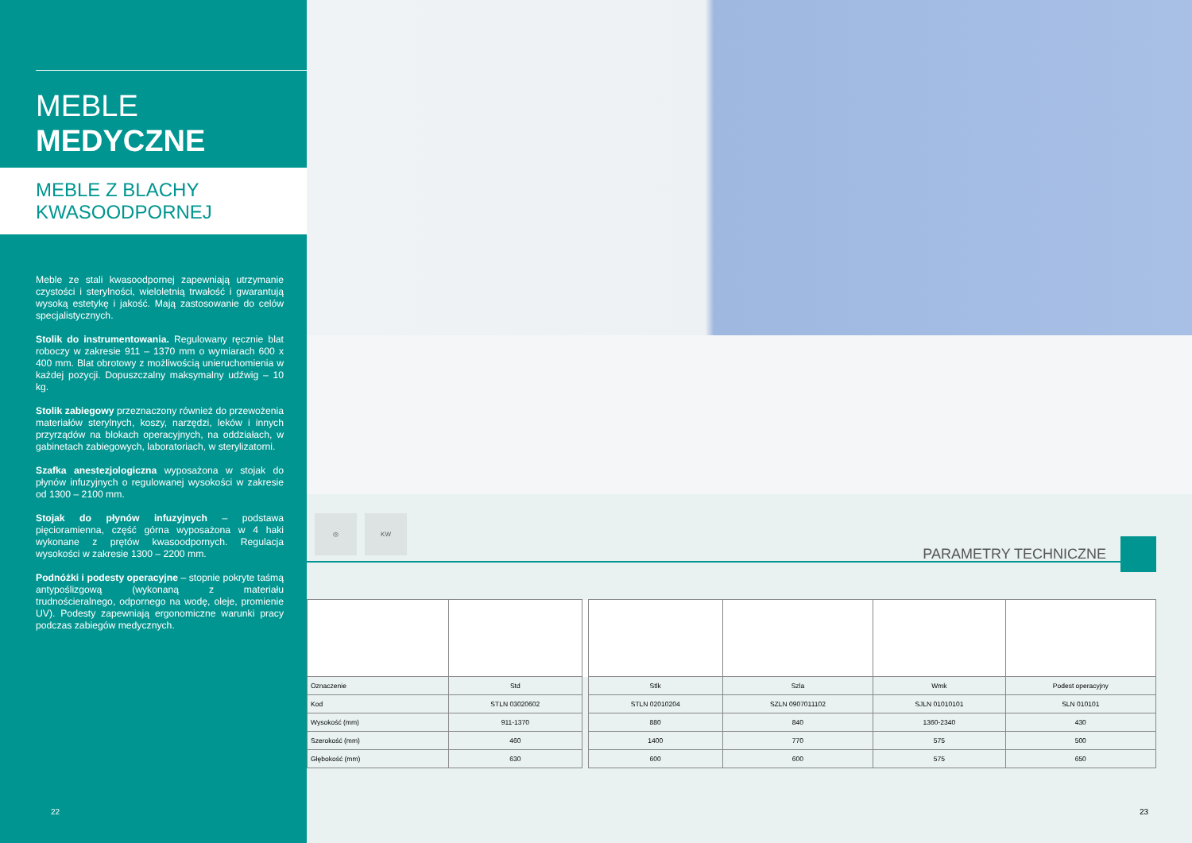MEBLE
MEDYCZNE
MEBLE Z BLACHY
KWASOODPORNEJ
Meble ze stali kwasoodpornej zapewniają utrzymanie czystości i sterylności, wieloletnią trwałość i gwarantują wysoką estetykę i jakość. Mają zastosowanie do celów specjalistycznych.
Stolik do instrumentowania. Regulowany ręcznie blat roboczy w zakresie 911 – 1370 mm o wymiarach 600 x 400 mm. Blat obrotowy z możliwością unieruchomienia w każdej pozycji. Dopuszczalny maksymalny udźwig – 10 kg.
Stolik zabiegowy przeznaczony również do przewożenia materiałów sterylnych, koszy, narzędzi, leków i innych przyrządów na blokach operacyjnych, na oddziałach, w gabinetach zabiegowych, laboratoriach, w sterylizatorni.
Szafka anestezjologiczna wyposażona w stojak do płynów infuzyjnych o regulowanej wysokości w zakresie od 1300 – 2100 mm.
Stojak do płynów infuzyjnych – podstawa pięcioramienna, część górna wyposażona w 4 haki wykonane z prętów kwasoodpornych. Regulacja wysokości w zakresie 1300 – 2200 mm.
Podnóżki i podesty operacyjne – stopnie pokryte taśmą antypoślizgową (wykonaną z materiału trudnościeralnego, odpornego na wodę, oleje, promienie UV). Podesty zapewniają ergonomiczne warunki pracy podczas zabiegów medycznych.
22
◎ KW
PARAMETRY TECHNICZNE
| Oznaczenie | Std | | Stlk | Szla | Wmk | Podest operacyjny |
| Kod | STLN 03020602 | | STLN 02010204 | SZLN 0907011102 | SJLN 01010101 | SLN 010101 |
| Wysokość (mm) | 911-1370 | | 880 | 840 | 1360-2340 | 430 |
| Szerokość (mm) | 460 | | 1400 | 770 | 575 | 500 |
| Głębokość (mm) | 630 | | 600 | 600 | 575 | 650 |
23